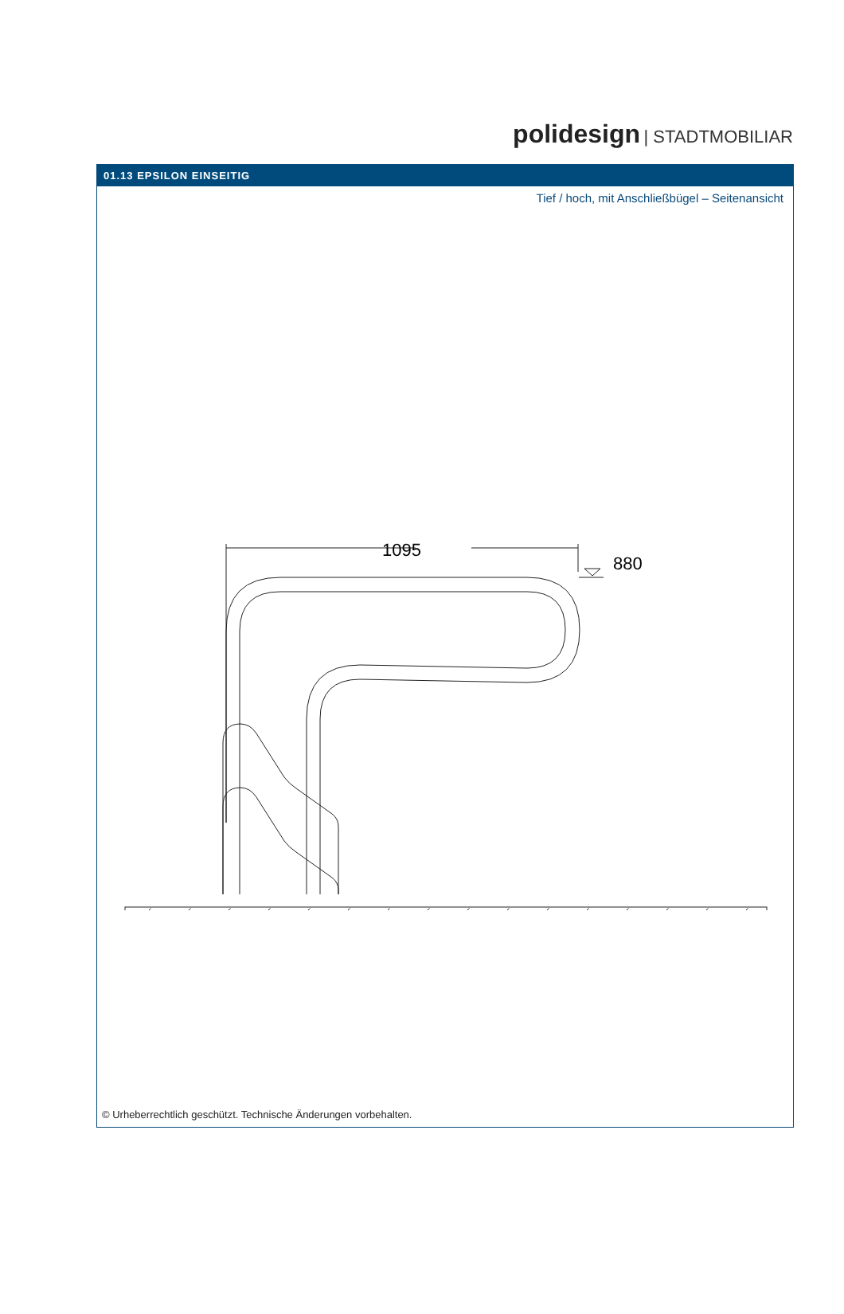polidesign | STADTMOBILIAR
01.13 EPSILON EINSEITIG
Tief / hoch, mit Anschließbügel – Seitenansicht
1095
880
© Urheberrechtlich geschützt. Technische Änderungen vorbehalten.